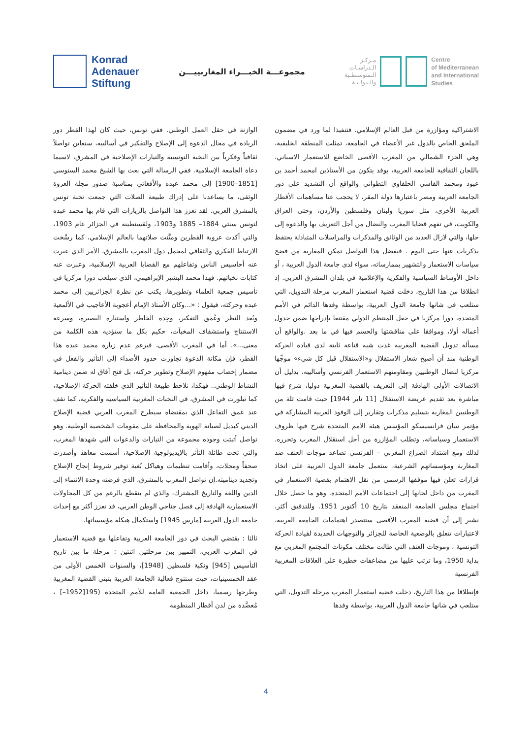Konrad
Adenauer
Stiftung
مجموعـــة الخبـــراء المغاربييـــن
مـركـز
الـدراسـات
الـمتوسـطـية
والـدولـيـة
Centre
of Mediterranean
and International
Studies
الوازنة في حقل العمل الوطني. ففي تونس، حيث كان لهذا القطر دور الريادة في مجال الدعوة إلى الإصلاح والتفكير في أساليبه، سنعاين تواصلاً ثقافياً وفكرياً بين النخبة التونسية والتيارات الإصلاحية في المشرق، لاسيما دعاة الجامعة الإسلامية. ففي الرسالة التي بعث بها الشيخ محمد السنوسي [1851–1900] إلى محمد عبده والأفغاني بمناسبة صدور مجلة العروة الوثقى، ما يساعدنا على إدراك طبيعة الصلات التي جمعت نخبة تونس بالمشرق العربي. لقد تعزز هذا التواصل بالزيارات التي قام بها محمد عبده لتونس سنتي 1884– 1885 و1903، ولقسنطينة في الجزائر عام 1903، والتي أكدت عروبة القطرين ومتَّنت صلاتهما بالعالم الإسلامي، كما رسَّخت الارتباط الفكري والثقافي لمجمل دول المغرب بالمشرق، الأمر الذي عبرت عنه أحاسيس الناس وتفاعلهم مع القضايا العربية الإسلامية، وعبرت عنه كتابات نخباتهم. فهذا محمد البشير الإبراهيمي، الذي سيلعب دورا مركزيا في تأسيس جمعية العلماء وتطويرها، يكتب عن نظرة الجزائريين إلى محمد عبده وحركته، فيقول : «...وكان الأستاذ الإمام أعجوبة الأعاجيب في الألمعية وبُعد النظر وعُمق التفكير، وحِدة الخاطر واستنارة البصيرة، وسرعة الاستنتاج واستشفاف المخبآت، حكيم بكل ما ستؤديه هذه الكلمة من معنى...». أما في المغرب الأقصى، فبرغم عدم زيارة محمد عبده هذا القطر، فإن مكانة الدعوة تجاوزت حدود الأصداء إلى التأثير والفعل في مضمار إخصاب مفهوم الإصلاح وتطوير حركته، بل فتح آفاق له ضمن دينامية النشاط الوطني.. فهكذا، نلاحظ طبيعة التأثير الذي خلفته الحركة الإصلاحية، كما تبلورت في المشرق، في النخبات المغربية السياسية والفكرية، كما نقف عند عمق التفاعل الذي بمقتضاه سيطرح المغرب العربي قضية الإصلاح الديني كبديل لصيانة الهوية والمحافظة على مقومات الشخصية الوطنية. وهو تواصل أثبتت وجوده مجموعة من التيارات والدعوات التي شهدها المغرب، والتي تحت طائلة التأثر بالإيديولوجية الإصلاحية، أسست معاهدَ وأصدرت صحفاً ومجلات، وأقامت تنظيمات وهياكل بُغية توفير شروط إنجاح الإصلاح وتجديد ديناميته.إن تواصل المغرب بالمشرق، الذي فرضته وحدة الانتماء إلى الدين واللغة والتاريخ المشترك، والذي لم ينقطع بالرغم من كل المحاولات الاستعمارية الهادفة إلى فصل جناحي الوطن العربي، قد تعزز أكثر مع إحداث جامعة الدول العربية [مارس 1945] واستكمال هيكلة مؤسساتها.
ثالثا : يقتضي البحث في دور الجامعة العربية وتفاعلها مع قضية الاستعمار في المغرب العربي، التمييز بين مرحلتين اثنتين : مرحلة ما بين تاريخ التأسيس [945] ونكبة فلسطين [1948]، والسنوات الخمس الأولى من عقد الخمسينيات، حيث ستتوج فعالية الجامعة العربية بتبني القضية المغربية وطرحها رسميا، داخل الجمعية العامة للأمم المتحدة (195[1952–] ، مُعضَّدة من لدن أقطار المنظومة
الاشتراكية ومؤازرة من قبل العالم الإسلامي. فتنفيذا لما ورد في مضمون الملحق الخاص بالدول غير الأعضاء في الجامعة، تمثلت المنطقة الخليفية، وهي الجزء الشمالي من المغرب الأقصى الخاضع للاستعمار الاسباني، باللجان الثقافية للجامعة العربية، بوفد يتكون من الأستاذين امحمد أحمد بن عبود ومحمد الفاسي الحلفاوي التطواني والواقع أن التشديد على دور الجامعة العربية ومصر باعتبارها دولة المقر، لا يحجب عنا مساهمات الأقطار العربية الأخرى، مثل سوريا ولبنان وفلسطين والأردن، وحتى العراق والكويت، في تفهم قضايا المغرب والنضال من أجل التعريف بها والدعوة إلى حلها، والتي لازال العديد من الوثائق والمذكرات والمراسلات المتبادلة يحتفظ بذكريات عنها حتى اليوم . فبفضل هذا التواصل تمكن المغاربة من فضح سياسات الاستعمار والتشهير بممارساته، سواء لدى جامعة الدول العربية ، أو داخل الأوساط السياسية والفكرية والإعلامية في بلدان المشرق العربي. إذ انطلاقا من هذا التاريخ، دخلت قضية استعمار المغرب مرحلة التدويل، التي ستلعب في شانها جامعة الدول العربية، بواسطة وفدها الدائم في الأمم المتحدة، دورا مركزيا في جعل المنتظم الدولي مقتنعا بإدراجها ضمن جدول أعماله أولا، وموافقا على مناقشتها والحسم فيها في ما بعد .والواقع أن مسألة تدويل القضية المغربية غدت شبه قناعة ثابتة لدى قيادة الحركة الوطنية منذ أن أصبح شعار الاستقلال و«الاستقلال قبل كل شيء» موجِّها مركزيا لنضال الوطنيين ومقاومتهم الاستعمار الفرنسي وأساليبه، بدليل أن الاتصالات الأولى الهادفة إلى التعريف بالقضية المغربية دوليا، شرع فيها مباشرة بعد تقديم عريضة الاستقلال [11 ناير 1944] حيث قامت ثلة من الوطنيين المغاربة بتسليم مذكرات وتقارير إلى الوفود العربية المشاركة في مؤتمر سان فرانسيسكو المؤسس هيئة الأمم المتحدة شرح فيها ظروف الاستعمار وسياساته، وتطلب المؤازرة من أجل استقلال المغرب وتحرره. لذلك ومع اشتداد الصراع المغربي – الفرنسي تصاعد موجات العنف ضد المغاربة ومؤسساتهم الشرعية، ستعمل جامعة الدول العربية على اتخاذ قرارات تعلن فيها موقفها الرسمي من نقل الاهتمام بقضية الاستعمار في المغرب من داخل لجانها إلى اجتماعات الأمم المتحدة. وهو ما حصل خلال اجتماع مجلس الجامعة المنعقد بتاريخ 10 أكتوبر 1951. وللتدقيق أكثر، نشير إلى أن قضية المغرب الأقصى ستتصدر اهتمامات الجامعة العربية، لاعتبارات تتعلق بالوضعية الخاصة للجزائر والتوجهات الجديدة لقيادة الحركة التونسية ، وموجات العنف التي طالت مختلف مكونات المجتمع المغربي مع بداية 1950، وما ترتب عليها من مضاعفات خطيرة على العلاقات المغربية الفرنسية
فإنطلاقا من هذا التاريخ، دخلت قضية استعمار المغرب مرحلة التدويل، التي ستلعب في شانها جامعة الدول العربية، بواسطة وفدها
4